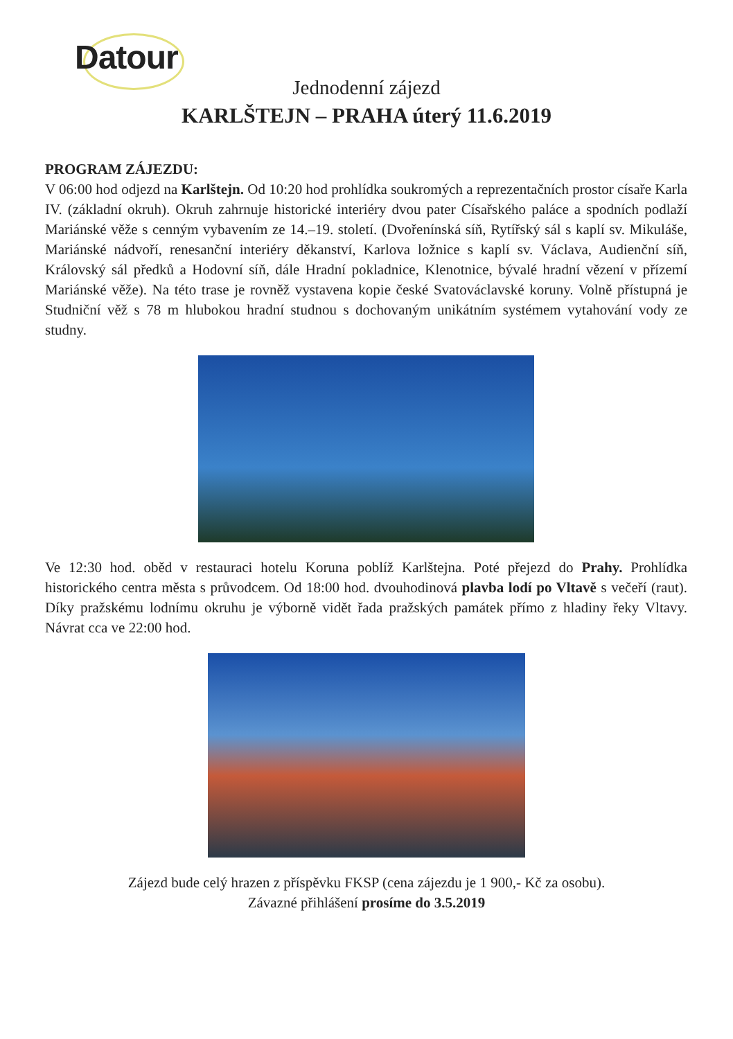Datour
Jednodenní zájezd
KARLŠTEJN – PRAHA úterý 11.6.2019
PROGRAM ZÁJEZDU:
V 06:00 hod odjezd na Karlštejn. Od 10:20 hod prohlídka soukromých a reprezentačních prostor císaře Karla IV. (základní okruh). Okruh zahrnuje historické interiéry dvou pater Císařského paláce a spodních podlaží Mariánské věže s cenným vybavením ze 14.–19. století. (Dvořenínská síň, Rytířský sál s kaplí sv. Mikuláše, Mariánské nádvoří, renesanční interiéry děkanství, Karlova ložnice s kaplí sv. Václava, Audienční síň, Královský sál předků a Hodovní síň, dále Hradní pokladnice, Klenotnice, bývalé hradní vězení v přízemí Mariánské věže). Na této trase je rovněž vystavena kopie české Svatováclavské koruny. Volně přístupná je Studniční věž s 78 m hlubokou hradní studnou s dochovaným unikátním systémem vytahování vody ze studny.
Ve 12:30 hod. oběd v restauraci hotelu Koruna poblíž Karlštejna. Poté přejezd do Prahy. Prohlídka historického centra města s průvodcem. Od 18:00 hod. dvouhodinová plavba lodí po Vltavě s večeří (raut). Díky pražskému lodnímu okruhu je výborně vidět řada pražských památek přímo z hladiny řeky Vltavy. Návrat cca ve 22:00 hod.
Zájezd bude celý hrazen z příspěvku FKSP (cena zájezdu je 1 900,- Kč za osobu).
Závazné přihlášení prosíme do 3.5.2019